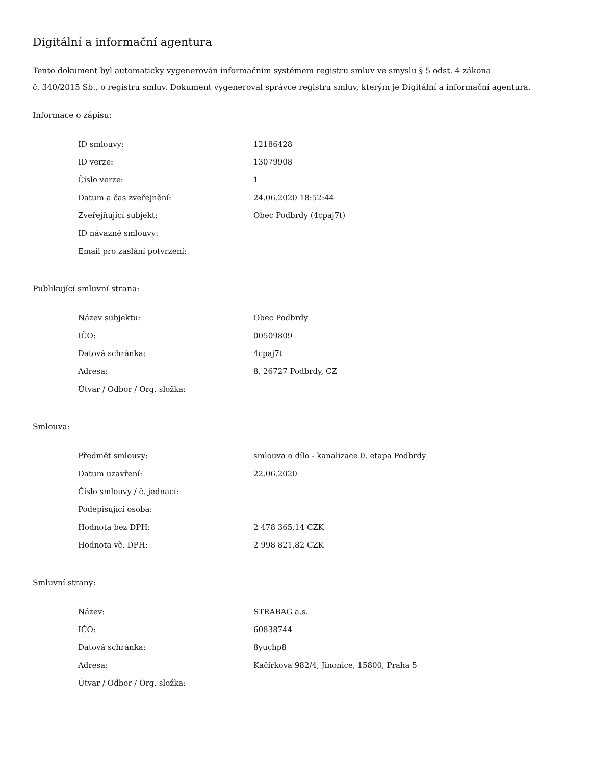Digitální a informační agentura
Tento dokument byl automaticky vygenerován informačním systémem registru smluv ve smyslu § 5 odst. 4 zákona
č. 340/2015 Sb., o registru smluv. Dokument vygeneroval správce registru smluv, kterým je Digitální a informační agentura.
Informace o zápisu:
| ID smlouvy: | 12186428 |
| ID verze: | 13079908 |
| Číslo verze: | 1 |
| Datum a čas zveřejnění: | 24.06.2020 18:52:44 |
| Zveřejňující subjekt: | Obec Podbrdy (4cpaj7t) |
| ID návazné smlouvy: | |
| Email pro zaslání potvrzení: | |
Publikující smluvní strana:
| Název subjektu: | Obec Podbrdy |
| IČO: | 00509809 |
| Datová schránka: | 4cpaj7t |
| Adresa: | 8, 26727 Podbrdy, CZ |
| Útvar / Odbor / Org. složka: | |
Smlouva:
| Předmět smlouvy: | smlouva o dílo - kanalizace 0. etapa Podbrdy |
| Datum uzavření: | 22.06.2020 |
| Číslo smlouvy / č. jednací: | |
| Podepisující osoba: | |
| Hodnota bez DPH: | 2 478 365,14 CZK |
| Hodnota vč. DPH: | 2 998 821,82 CZK |
Smluvní strany:
| Název: | STRABAG a.s. |
| IČO: | 60838744 |
| Datová schránka: | 8yuchp8 |
| Adresa: | Kačírkova 982/4, Jinonice, 15800, Praha 5 |
| Útvar / Odbor / Org. složka: | |